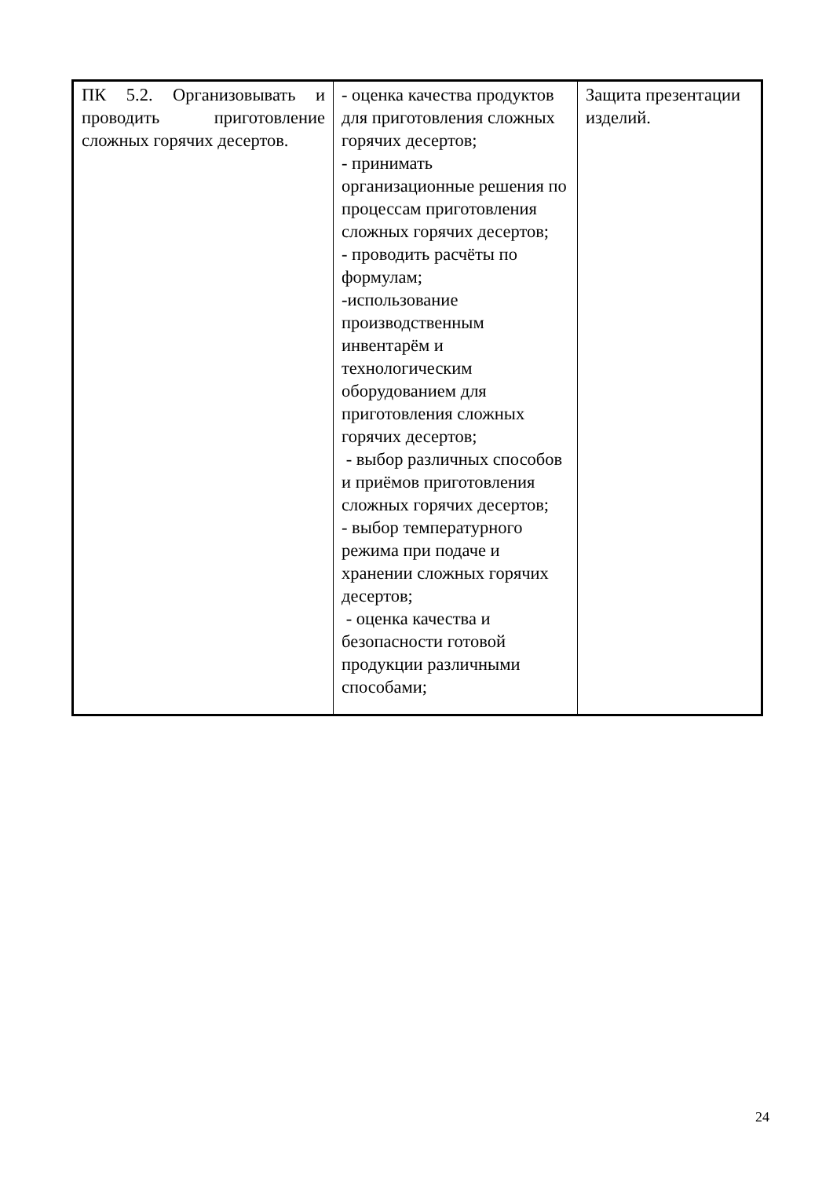| ПК 5.2. Организовывать и проводить приготовление сложных горячих десертов. | - оценка качества продуктов для приготовления сложных горячих десертов; - принимать организационные решения по процессам приготовления сложных горячих десертов; - проводить расчёты по формулам; -использование производственным инвентарём и технологическим оборудованием для приготовления сложных горячих десертов; - выбор различных способов и приёмов приготовления сложных горячих десертов; - выбор температурного режима при подаче и хранении сложных горячих десертов; - оценка качества и безопасности готовой продукции различными способами; | Защита презентации изделий. |
24